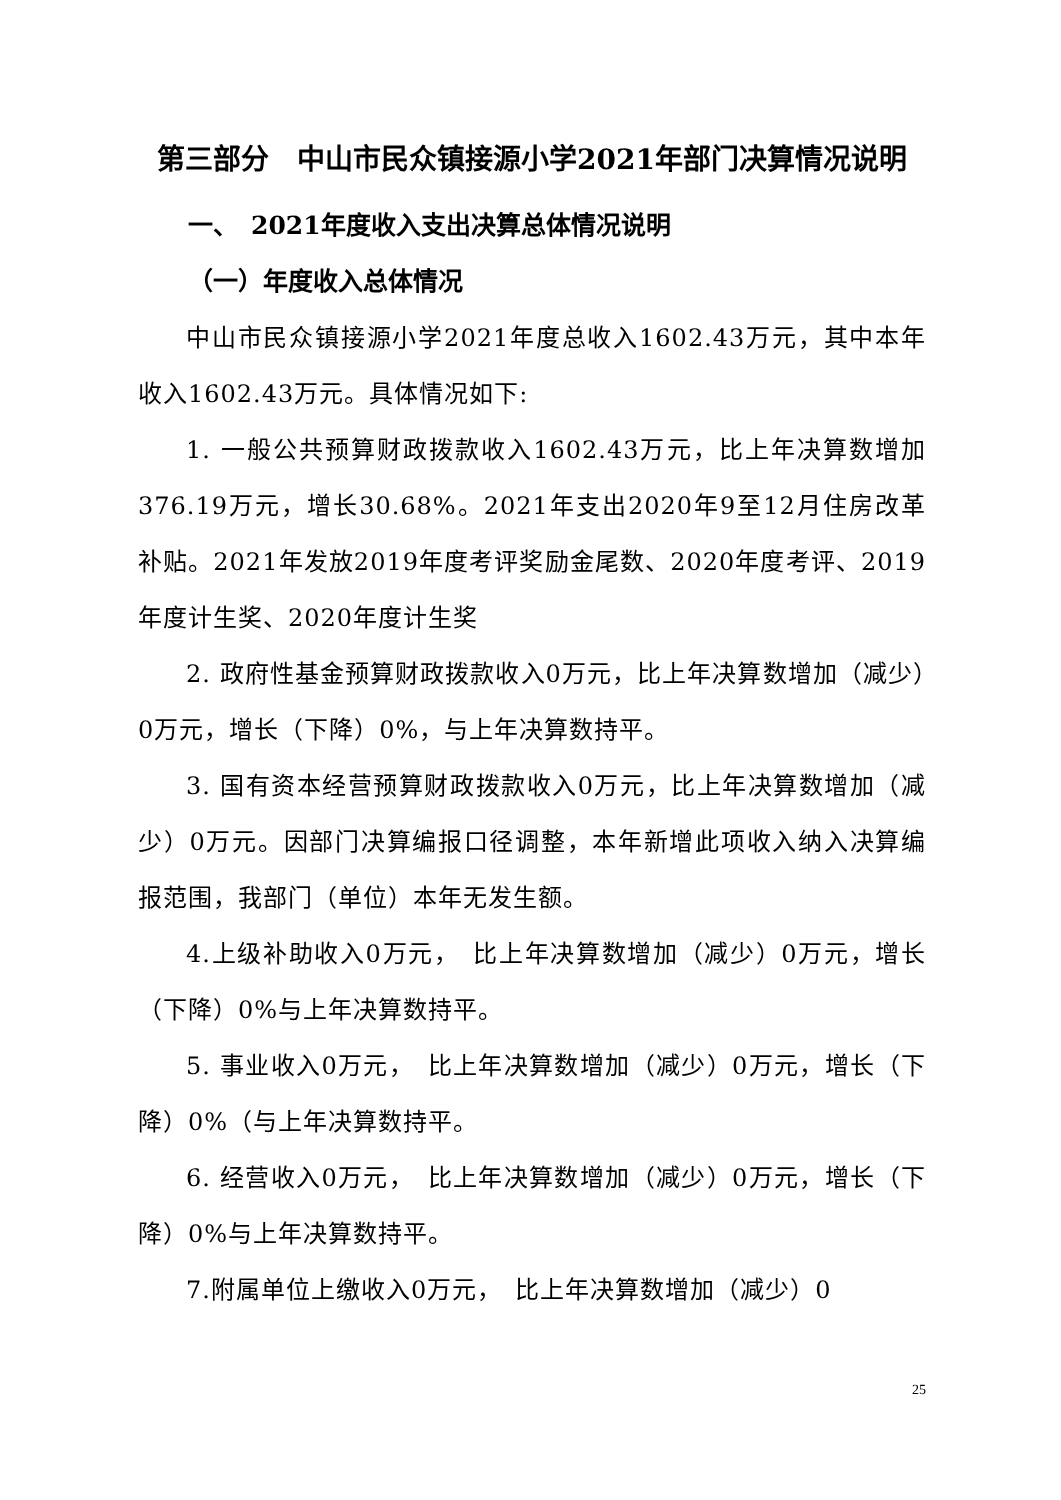第三部分　中山市民众镇接源小学2021年部门决算情况说明
一、　2021年度收入支出决算总体情况说明
（一）年度收入总体情况
中山市民众镇接源小学2021年度总收入1602.43万元，其中本年收入1602.43万元。具体情况如下:
1. 一般公共预算财政拨款收入1602.43万元，比上年决算数增加376.19万元，增长30.68%。2021年支出2020年9至12月住房改革补贴。2021年发放2019年度考评奖励金尾数、2020年度考评、2019年度计生奖、2020年度计生奖
2. 政府性基金预算财政拨款收入0万元，比上年决算数增加（减少）0万元，增长（下降）0%，与上年决算数持平。
3. 国有资本经营预算财政拨款收入0万元，比上年决算数增加（减少）0万元。因部门决算编报口径调整，本年新增此项收入纳入决算编报范围，我部门（单位）本年无发生额。
4.上级补助收入0万元，　比上年决算数增加（减少）0万元，增长（下降）0%与上年决算数持平。
5. 事业收入0万元，　比上年决算数增加（减少）0万元，增长（下降）0%（与上年决算数持平。
6. 经营收入0万元，　比上年决算数增加（减少）0万元，增长（下降）0%与上年决算数持平。
7.附属单位上缴收入0万元，　比上年决算数增加（减少）0
25